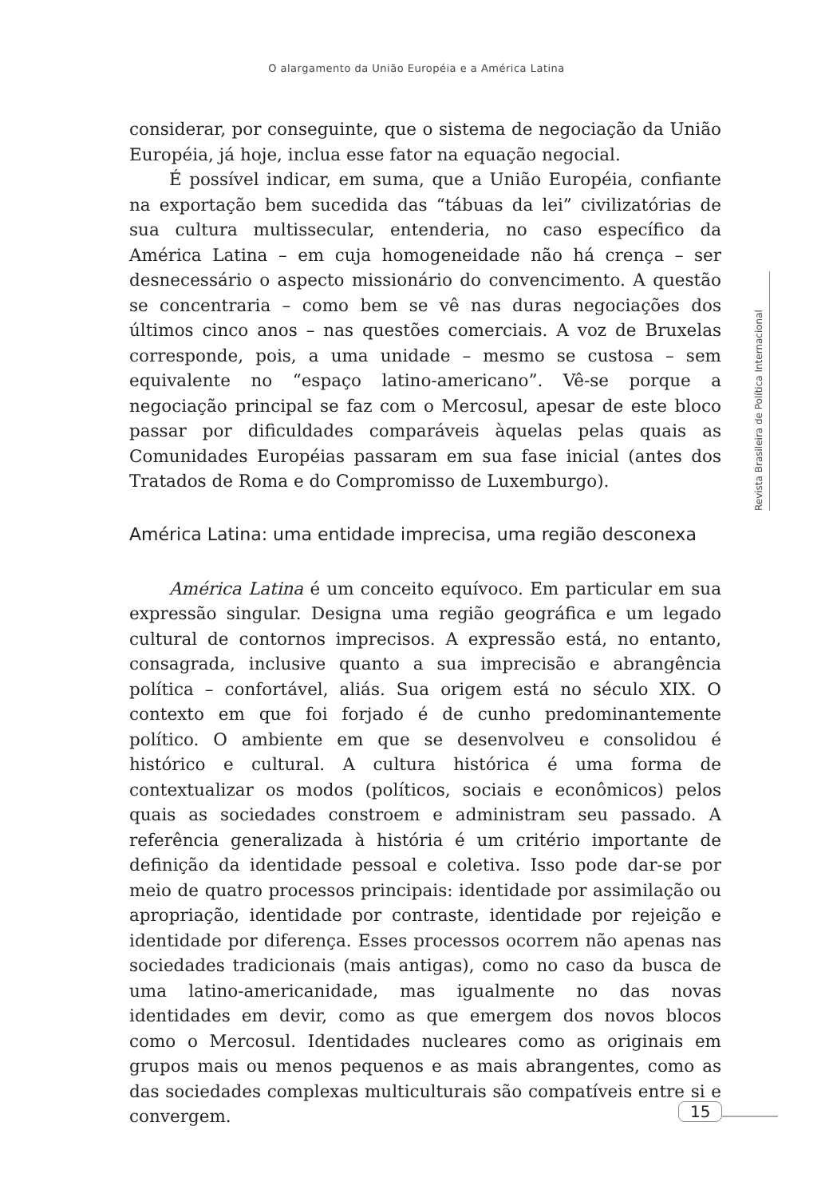O alargamento da União Européia e a América Latina
considerar, por conseguinte, que o sistema de negociação da União Européia, já hoje, inclua esse fator na equação negocial.
É possível indicar, em suma, que a União Européia, confiante na exportação bem sucedida das “tábuas da lei” civilizatórias de sua cultura multissecular, entenderia, no caso específico da América Latina – em cuja homogeneidade não há crença – ser desnecessário o aspecto missionário do convencimento. A questão se concentraria – como bem se vê nas duras negociações dos últimos cinco anos – nas questões comerciais. A voz de Bruxelas corresponde, pois, a uma unidade – mesmo se custosa – sem equivalente no “espaço latino-americano”. Vê-se porque a negociação principal se faz com o Mercosul, apesar de este bloco passar por dificuldades comparáveis àquelas pelas quais as Comunidades Européias passaram em sua fase inicial (antes dos Tratados de Roma e do Compromisso de Luxemburgo).
América Latina: uma entidade imprecisa, uma região desconexa
América Latina é um conceito equívoco. Em particular em sua expressão singular. Designa uma região geográfica e um legado cultural de contornos imprecisos. A expressão está, no entanto, consagrada, inclusive quanto a sua imprecisão e abrangência política – confortável, aliás. Sua origem está no século XIX. O contexto em que foi forjado é de cunho predominantemente político. O ambiente em que se desenvolveu e consolidou é histórico e cultural. A cultura histórica é uma forma de contextualizar os modos (políticos, sociais e econômicos) pelos quais as sociedades constroem e administram seu passado. A referência generalizada à história é um critério importante de definição da identidade pessoal e coletiva. Isso pode dar-se por meio de quatro processos principais: identidade por assimilação ou apropriação, identidade por contraste, identidade por rejeição e identidade por diferença. Esses processos ocorrem não apenas nas sociedades tradicionais (mais antigas), como no caso da busca de uma latino-americanidade, mas igualmente no das novas identidades em devir, como as que emergem dos novos blocos como o Mercosul. Identidades nucleares como as originais em grupos mais ou menos pequenos e as mais abrangentes, como as das sociedades complexas multiculturais são compatíveis entre si e convergem.
Revista Brasileira de Política Internacional
15